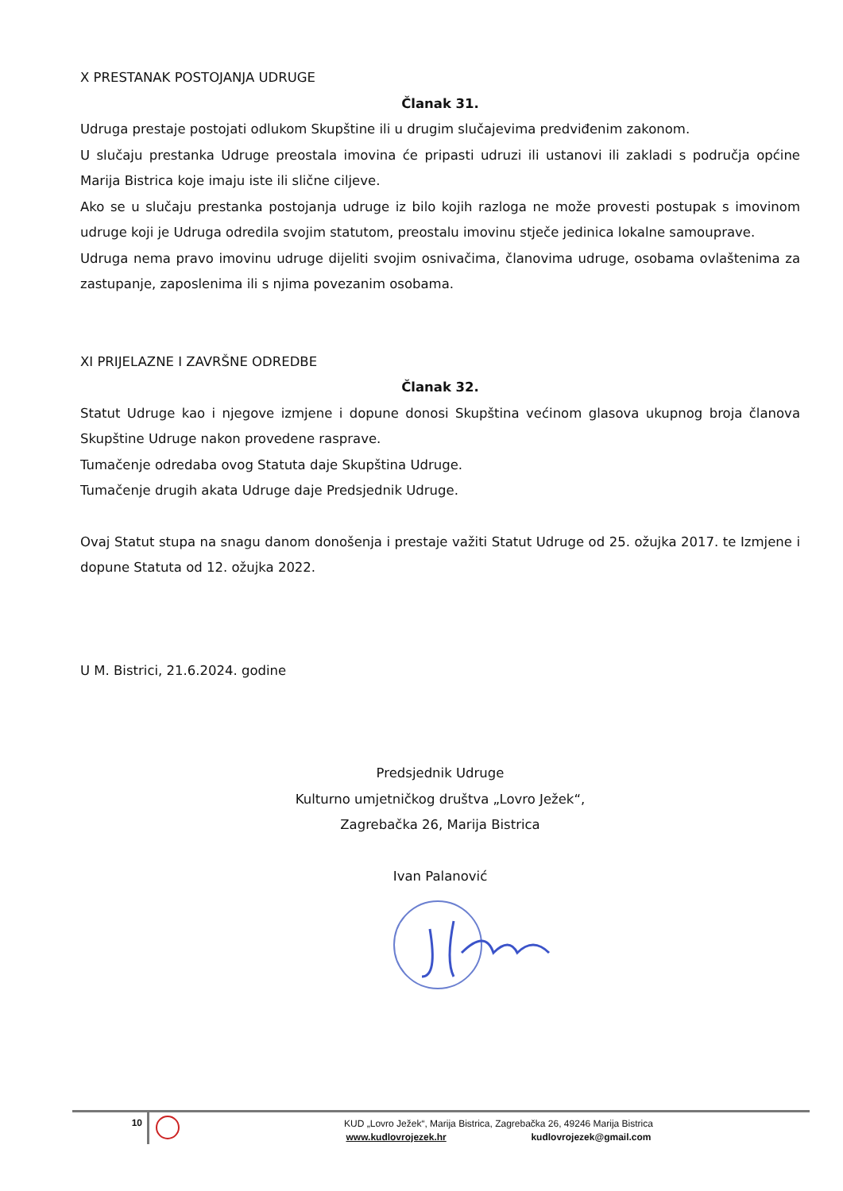X PRESTANAK POSTOJANJA UDRUGE
Članak 31.
Udruga prestaje postojati odlukom Skupštine ili u drugim slučajevima predviđenim zakonom.
U slučaju prestanka Udruge preostala imovina će pripasti udruzi ili ustanovi ili zakladi s područja općine Marija Bistrica koje imaju iste ili slične ciljeve.
Ako se u slučaju prestanka postojanja udruge iz bilo kojih razloga ne može provesti postupak s imovinom udruge koji je Udruga odredila svojim statutom, preostalu imovinu stječe jedinica lokalne samouprave.
Udruga nema pravo imovinu udruge dijeliti svojim osnivačima, članovima udruge, osobama ovlaštenima za zastupanje, zaposlenima ili s njima povezanim osobama.
XI PRIJELAZNE I ZAVRŠNE ODREDBE
Članak 32.
Statut Udruge kao i njegove izmjene i dopune donosi Skupština većinom glasova ukupnog broja članova Skupštine Udruge nakon provedene rasprave.
Tumačenje odredaba ovog Statuta daje Skupština Udruge.
Tumačenje drugih akata Udruge daje Predsjednik Udruge.
Ovaj Statut stupa na snagu danom donošenja i prestaje važiti Statut Udruge od 25. ožujka 2017. te Izmjene i dopune Statuta od 12. ožujka 2022.
U M. Bistrici, 21.6.2024. godine
Predsjednik Udruge
Kulturno umjetničkog društva „Lovro Ježek“,
Zagrebačka 26, Marija Bistrica
Ivan Palanović
10
KUD „Lovro Ježek“, Marija Bistrica, Zagrebačka 26, 49246 Marija Bistrica
www.kudlovrojezek.hr kudlovrojezek@gmail.com